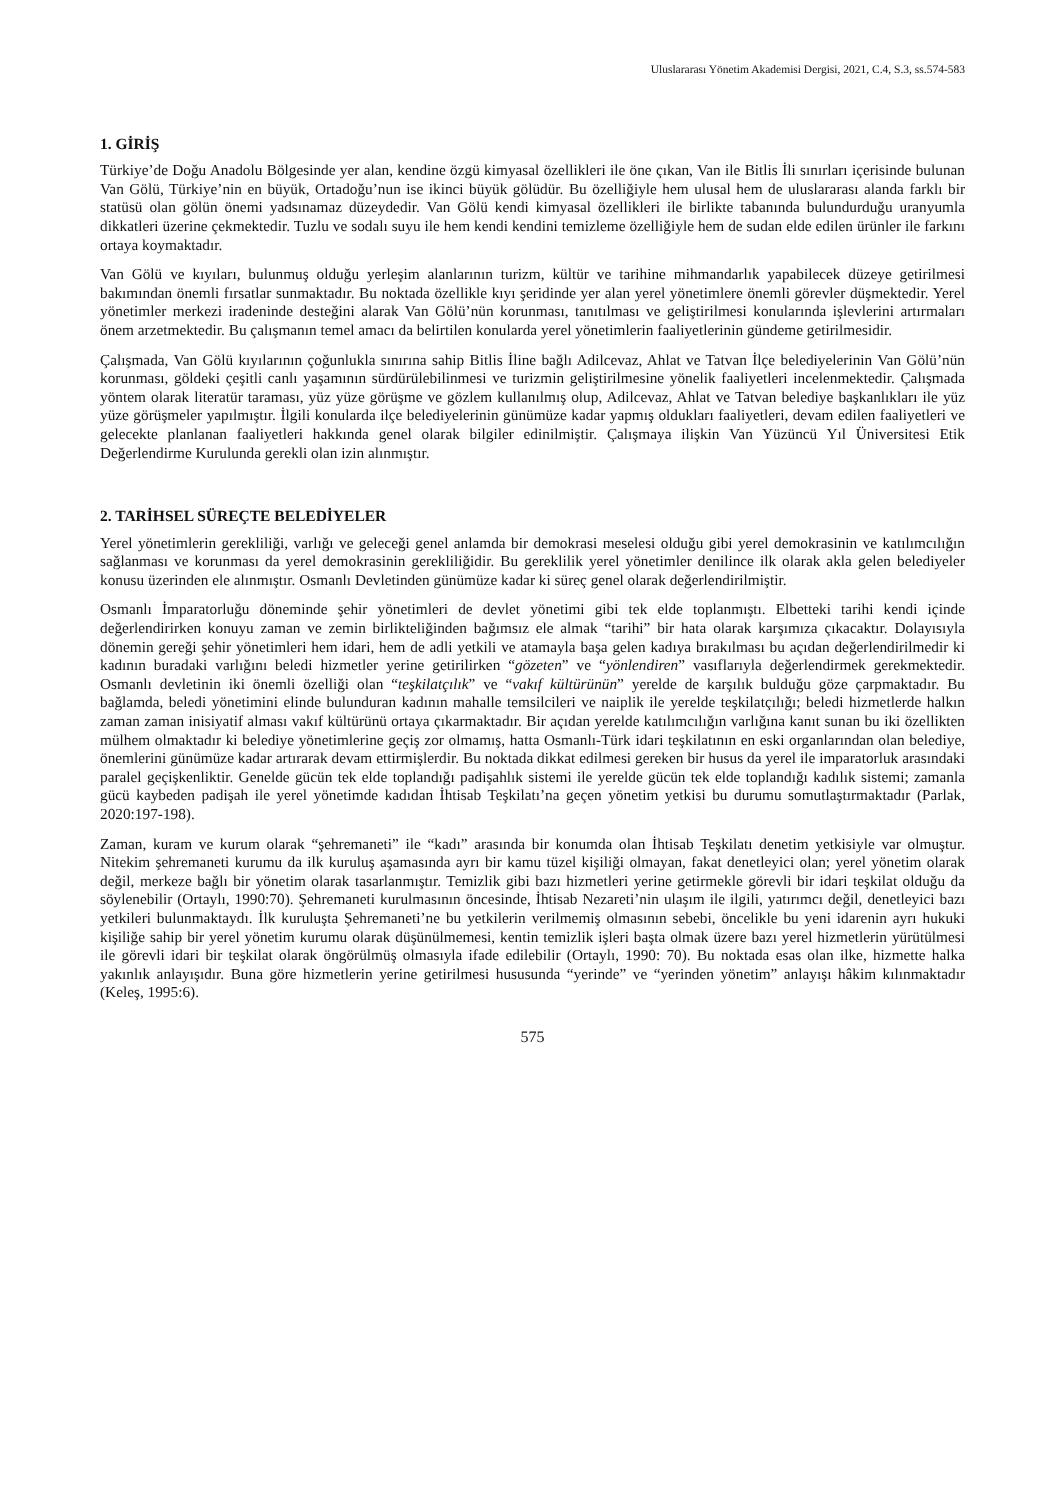Uluslararası Yönetim Akademisi Dergisi, 2021, C.4, S.3, ss.574-583
1. GİRİŞ
Türkiye’de Doğu Anadolu Bölgesinde yer alan, kendine özgü kimyasal özellikleri ile öne çıkan, Van ile Bitlis İli sınırları içerisinde bulunan Van Gölü, Türkiye’nin en büyük, Ortadoğu’nun ise ikinci büyük gölüdür. Bu özelliğiyle hem ulusal hem de uluslararası alanda farklı bir statüsü olan gölün önemi yadsınamaz düzeydedir. Van Gölü kendi kimyasal özellikleri ile birlikte tabanında bulundurduğu uranyumla dikkatleri üzerine çekmektedir. Tuzlu ve sodalı suyu ile hem kendi kendini temizleme özelliğiyle hem de sudan elde edilen ürünler ile farkını ortaya koymaktadır.
Van Gölü ve kıyıları, bulunmuş olduğu yerleşim alanlarının turizm, kültür ve tarihine mihmandarlık yapabilecek düzeye getirilmesi bakımından önemli fırsatlar sunmaktadır. Bu noktada özellikle kıyı şeridinde yer alan yerel yönetimlere önemli görevler düşmektedir. Yerel yönetimler merkezi iradeninde desteğini alarak Van Gölü’nün korunması, tanıtılması ve geliştirilmesi konularında işlevlerini artırmaları önem arzetmektedir. Bu çalışmanın temel amacı da belirtilen konularda yerel yönetimlerin faaliyetlerinin gündeme getirilmesidir.
Çalışmada, Van Gölü kıyılarının çoğunlukla sınırına sahip Bitlis İline bağlı Adilcevaz, Ahlat ve Tatvan İlçe belediyelerinin Van Gölü’nün korunması, göldeki çeşitli canlı yaşamının sürdürülebilinmesi ve turizmin geliştirilmesine yönelik faaliyetleri incelenmektedir. Çalışmada yöntem olarak literatür taraması, yüz yüze görüşme ve gözlem kullanılmış olup, Adilcevaz, Ahlat ve Tatvan belediye başkanlıkları ile yüz yüze görüşmeler yapılmıştır. İlgili konularda ilçe belediyelerinin günümüze kadar yapmış oldukları faaliyetleri, devam edilen faaliyetleri ve gelecekte planlanan faaliyetleri hakkında genel olarak bilgiler edinilmiştir. Çalışmaya ilişkin Van Yüzüncü Yıl Üniversitesi Etik Değerlendirme Kurulunda gerekli olan izin alınmıştır.
2. TARİHSEL SÜREÇTE BELEDİYELER
Yerel yönetimlerin gerekliliği, varlığı ve geleceği genel anlamda bir demokrasi meselesi olduğu gibi yerel demokrasinin ve katılımcılığın sağlanması ve korunması da yerel demokrasinin gerekliliğidir. Bu gereklilik yerel yönetimler denilince ilk olarak akla gelen belediyeler konusu üzerinden ele alınmıştır. Osmanlı Devletinden günümüze kadar ki süreç genel olarak değerlendirilmiştir.
Osmanlı İmparatorluğu döneminde şehir yönetimleri de devlet yönetimi gibi tek elde toplanmıştı. Elbetteki tarihi kendi içinde değerlendirirken konuyu zaman ve zemin birlikteliğinden bağımsız ele almak “tarihi” bir hata olarak karşımıza çıkacaktır. Dolayısıyla dönemin gereği şehir yönetimleri hem idari, hem de adli yetkili ve atamayla başa gelen kadıya bırakılması bu açıdan değerlendirilmedir ki kadının buradaki varlığını beledi hizmetler yerine getirilirken “gözeten” ve “yönlendiren” vasıflarıyla değerlendirmek gerekmektedir. Osmanlı devletinin iki önemli özelliği olan “teşkilatçılık” ve “vakıf kültürünün” yerelde de karşılık bulduğu göze çarpmaktadır. Bu bağlamda, beledi yönetimini elinde bulunduran kadının mahalle temsilcileri ve naiplik ile yerelde teşkilatçılığı; beledi hizmetlerde halkın zaman zaman inisiyatif alması vakıf kültürünü ortaya çıkarmaktadır. Bir açıdan yerelde katılımcılığın varlığına kanıt sunan bu iki özellikten mülhem olmaktadır ki belediye yönetimlerine geçiş zor olmamış, hatta Osmanlı-Türk idari teşkilatının en eski organlarından olan belediye, önemlerini günümüze kadar artırarak devam ettirmişlerdir. Bu noktada dikkat edilmesi gereken bir husus da yerel ile imparatorluk arasındaki paralel geçişkenliktir. Genelde gücün tek elde toplandığı padişahlık sistemi ile yerelde gücün tek elde toplandığı kadılık sistemi; zamanla gücü kaybeden padişah ile yerel yönetimde kadıdan İhtisab Teşkilatı’na geçen yönetim yetkisi bu durumu somutlaştırmaktadır (Parlak, 2020:197-198).
Zaman, kuram ve kurum olarak “şehremaneti” ile “kadı” arasında bir konumda olan İhtisab Teşkilatı denetim yetkisiyle var olmuştur. Nitekim şehremaneti kurumu da ilk kuruluş aşamasında ayrı bir kamu tüzel kişiliği olmayan, fakat denetleyici olan; yerel yönetim olarak değil, merkeze bağlı bir yönetim olarak tasarlanmıştır. Temizlik gibi bazı hizmetleri yerine getirmekle görevli bir idari teşkilat olduğu da söylenebilir (Ortaylı, 1990:70). Şehremaneti kurulmasının öncesinde, İhtisab Nezareti’nin ulaşım ile ilgili, yatırımcı değil, denetleyici bazı yetkileri bulunmaktaydı. İlk kuruluşta Şehremaneti’ne bu yetkilerin verilmemiş olmasının sebebi, öncelikle bu yeni idarenin ayrı hukuki kişiliğe sahip bir yerel yönetim kurumu olarak düşünülmemesi, kentin temizlik işleri başta olmak üzere bazı yerel hizmetlerin yürütülmesi ile görevli idari bir teşkilat olarak öngörülmüş olmasıyla ifade edilebilir (Ortaylı, 1990: 70). Bu noktada esas olan ilke, hizmette halka yakınlık anlayışıdır. Buna göre hizmetlerin yerine getirilmesi hususunda “yerinde” ve “yerinden yönetim” anlayışı hâkim kılınmaktadır (Keleş, 1995:6).
575